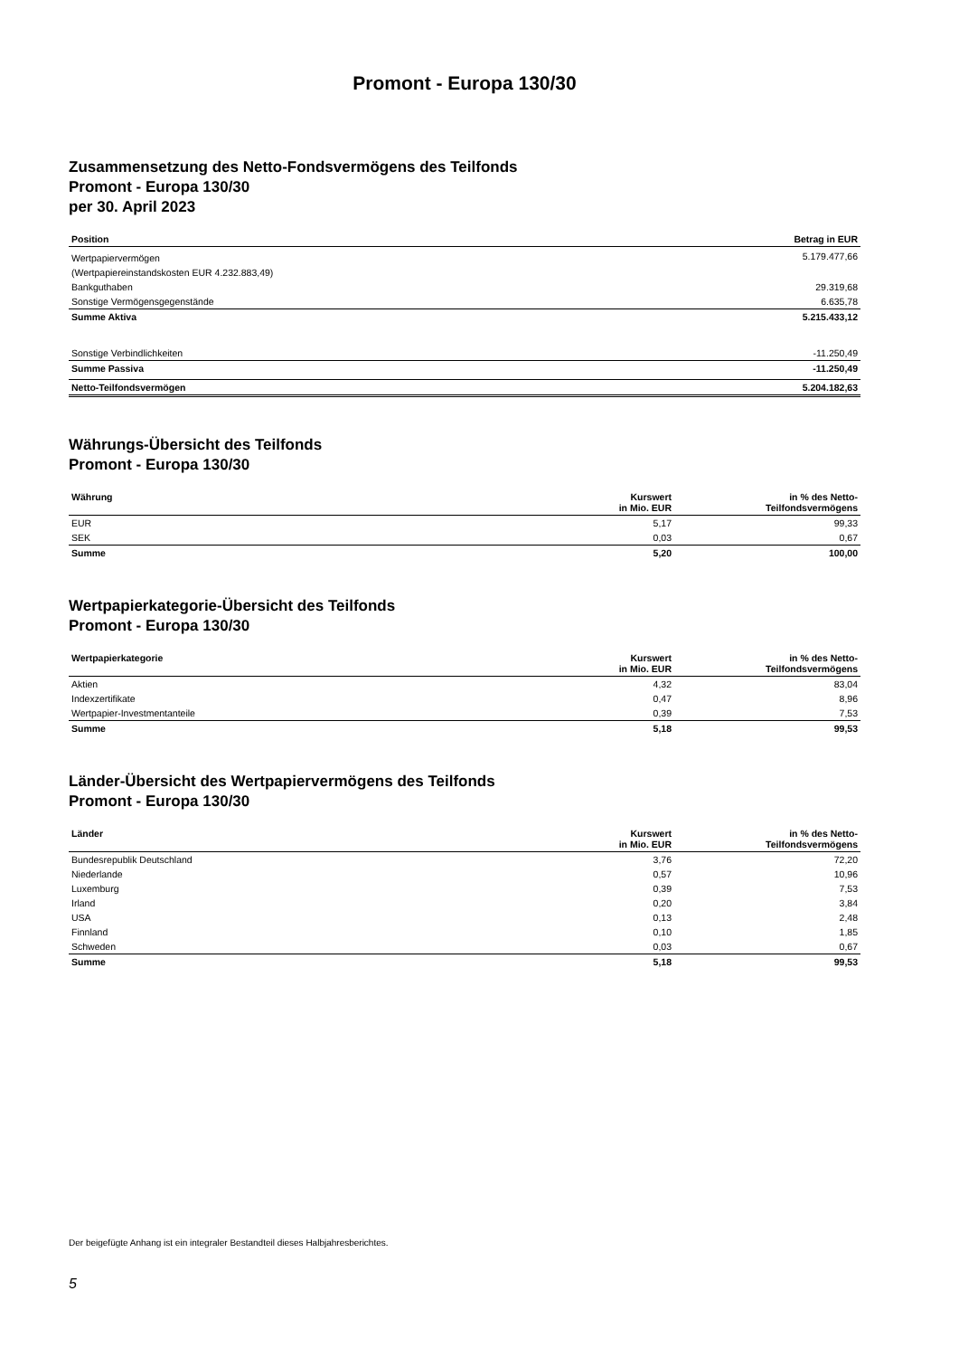Promont - Europa 130/30
Zusammensetzung des Netto-Fondsvermögens des Teilfonds
Promont - Europa 130/30
per 30. April 2023
| Position | Betrag in EUR |
| --- | --- |
| Wertpapiervermögen | 5.179.477,66 |
| (Wertpapiereinstandskosten EUR 4.232.883,49) | |
| Bankguthaben | 29.319,68 |
| Sonstige Vermögensgegenstände | 6.635,78 |
| Summe Aktiva | 5.215.433,12 |
| Sonstige Verbindlichkeiten | -11.250,49 |
| Summe Passiva | -11.250,49 |
| Netto-Teilfondsvermögen | 5.204.182,63 |
Währungs-Übersicht des Teilfonds
Promont - Europa 130/30
| Währung | Kurswert in Mio. EUR | in % des Netto- Teilfondsvermögens |
| --- | --- | --- |
| EUR | 5,17 | 99,33 |
| SEK | 0,03 | 0,67 |
| Summe | 5,20 | 100,00 |
Wertpapierkategorie-Übersicht des Teilfonds
Promont - Europa 130/30
| Wertpapierkategorie | Kurswert in Mio. EUR | in % des Netto- Teilfondsvermögens |
| --- | --- | --- |
| Aktien | 4,32 | 83,04 |
| Indexzertifikate | 0,47 | 8,96 |
| Wertpapier-Investmentanteile | 0,39 | 7,53 |
| Summe | 5,18 | 99,53 |
Länder-Übersicht des Wertpapiervermögens des Teilfonds
Promont - Europa 130/30
| Länder | Kurswert in Mio. EUR | in % des Netto- Teilfondsvermögens |
| --- | --- | --- |
| Bundesrepublik Deutschland | 3,76 | 72,20 |
| Niederlande | 0,57 | 10,96 |
| Luxemburg | 0,39 | 7,53 |
| Irland | 0,20 | 3,84 |
| USA | 0,13 | 2,48 |
| Finnland | 0,10 | 1,85 |
| Schweden | 0,03 | 0,67 |
| Summe | 5,18 | 99,53 |
Der beigefügte Anhang ist ein integraler Bestandteil dieses Halbjahresberichtes.
5